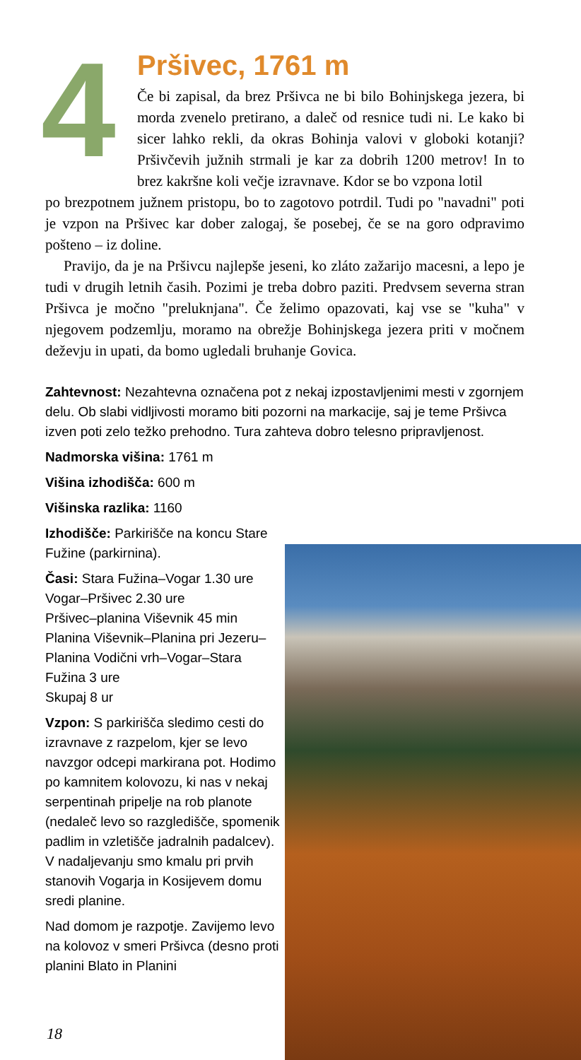4
Pršivec, 1761 m
Če bi zapisal, da brez Pršivca ne bi bilo Bohinjskega jezera, bi morda zvenelo pretirano, a daleč od resnice tudi ni. Le kako bi sicer lahko rekli, da okras Bohinja valovi v globoki kotanji? Pršivčevih južnih strmali je kar za dobrih 1200 metrov! In to brez kakršne koli večje izravnave. Kdor se bo vzpona lotil
po brezpotnem južnem pristopu, bo to zagotovo potrdil. Tudi po "navadni" poti je vzpon na Pršivec kar dober zalogaj, še posebej, če se na goro odpravimo pošteno – iz doline.
Pravijo, da je na Pršivcu najlepše jeseni, ko zláto zažarijo macesni, a lepo je tudi v drugih letnih časih. Pozimi je treba dobro paziti. Predvsem severna stran Pršivca je močno "preluknjana". Če želimo opazovati, kaj vse se "kuha" v njegovem podzemlju, moramo na obrežje Bohinjskega jezera priti v močnem deževju in upati, da bomo ugledali bruhanje Govica.
Zahtevnost: Nezahtevna označena pot z nekaj izpostavljenimi mesti v zgornjem delu. Ob slabi vidljivosti moramo biti pozorni na markacije, saj je teme Pršivca izven poti zelo težko prehodno. Tura zahteva dobro telesno pripravljenost.
Nadmorska višina: 1761 m
Višina izhodišča: 600 m
Višinska razlika: 1160
Izhodišče: Parkirišče na koncu Stare Fužine (parkirnina).
Časi: Stara Fužina–Vogar 1.30 ure
Vogar–Pršivec 2.30 ure
Pršivec–planina Viševnik 45 min
Planina Viševnik–Planina pri Jezeru–Planina Vodični vrh–Vogar–Stara Fužina 3 ure
Skupaj 8 ur
Vzpon: S parkirišča sledimo cesti do izravnave z razpelom, kjer se levo navzgor odcepi markirana pot. Hodimo po kamnitem kolovozu, ki nas v nekaj serpentinah pripelje na rob planote (nedaleč levo so razgledišče, spomenik padlim in vzletišče jadralnih padalcev). V nadaljevanju smo kmalu pri prvih stanovih Vogarja in Kosijevem domu sredi planine.
Nad domom je razpotje. Zavijemo levo na kolovoz v smeri Pršivca (desno proti planini Blato in Planini
18